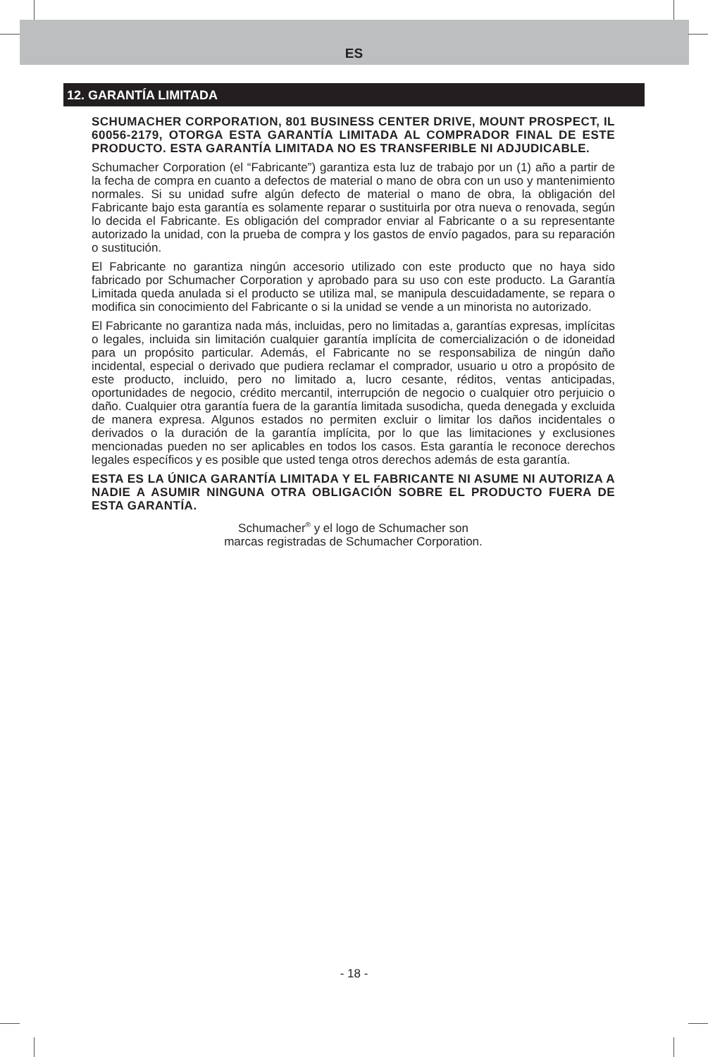ES
12. GARANTÍA LIMITADA
SCHUMACHER CORPORATION, 801 BUSINESS CENTER DRIVE, MOUNT PROSPECT, IL 60056-2179, OTORGA ESTA GARANTÍA LIMITADA AL COMPRADOR FINAL DE ESTE PRODUCTO. ESTA GARANTÍA LIMITADA NO ES TRANSFERIBLE NI ADJUDICABLE.
Schumacher Corporation (el “Fabricante”) garantiza esta luz de trabajo por un (1) año a partir de la fecha de compra en cuanto a defectos de material o mano de obra con un uso y mantenimiento normales. Si su unidad sufre algún defecto de material o mano de obra, la obligación del Fabricante bajo esta garantía es solamente reparar o sustituirla por otra nueva o renovada, según lo decida el Fabricante. Es obligación del comprador enviar al Fabricante o a su representante autorizado la unidad, con la prueba de compra y los gastos de envío pagados, para su reparación o sustitución.
El Fabricante no garantiza ningún accesorio utilizado con este producto que no haya sido fabricado por Schumacher Corporation y aprobado para su uso con este producto. La Garantía Limitada queda anulada si el producto se utiliza mal, se manipula descuidadamente, se repara o modifica sin conocimiento del Fabricante o si la unidad se vende a un minorista no autorizado.
El Fabricante no garantiza nada más, incluidas, pero no limitadas a, garantías expresas, implícitas o legales, incluida sin limitación cualquier garantía implícita de comercialización o de idoneidad para un propósito particular. Además, el Fabricante no se responsabiliza de ningún daño incidental, especial o derivado que pudiera reclamar el comprador, usuario u otro a propósito de este producto, incluido, pero no limitado a, lucro cesante, réditos, ventas anticipadas, oportunidades de negocio, crédito mercantil, interrupción de negocio o cualquier otro perjuicio o daño. Cualquier otra garantía fuera de la garantía limitada susodicha, queda denegada y excluida de manera expresa. Algunos estados no permiten excluir o limitar los daños incidentales o derivados o la duración de la garantía implícita, por lo que las limitaciones y exclusiones mencionadas pueden no ser aplicables en todos los casos. Esta garantía le reconoce derechos legales específicos y es posible que usted tenga otros derechos además de esta garantía.
ESTA ES LA ÚNICA GARANTÍA LIMITADA Y EL FABRICANTE NI ASUME NI AUTORIZA A NADIE A ASUMIR NINGUNA OTRA OBLIGACIÓN SOBRE EL PRODUCTO FUERA DE ESTA GARANTÍA.
Schumacher<sup>®</sup> y el logo de Schumacher son
marcas registradas de Schumacher Corporation.
- 18 -